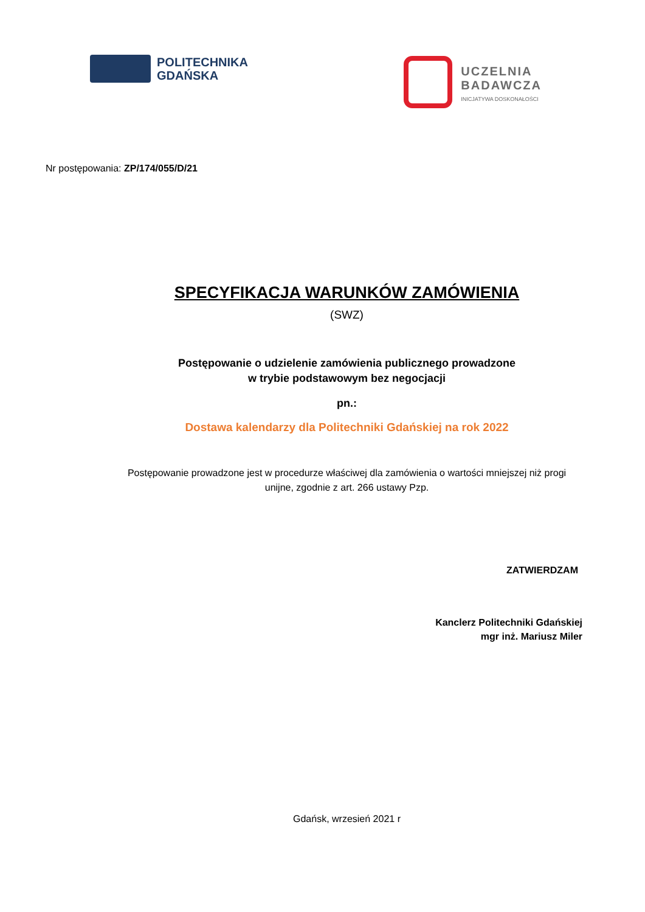POLITECHNIKA
GDAŃSKA
UCZELNIA
BADAWCZA
INICJATYWA DOSKONAŁOŚCI
Nr postępowania: ZP/174/055/D/21
SPECYFIKACJA WARUNKÓW ZAMÓWIENIA
(SWZ)
Postępowanie o udzielenie zamówienia publicznego prowadzone
w trybie podstawowym bez negocjacji
pn.:
Dostawa kalendarzy dla Politechniki Gdańskiej na rok 2022
Postępowanie prowadzone jest w procedurze właściwej dla zamówienia o wartości mniejszej niż progi
unijne, zgodnie z art. 266 ustawy Pzp.
ZATWIERDZAM
Kanclerz Politechniki Gdańskiej
mgr inż. Mariusz Miler
Gdańsk, wrzesień 2021 r